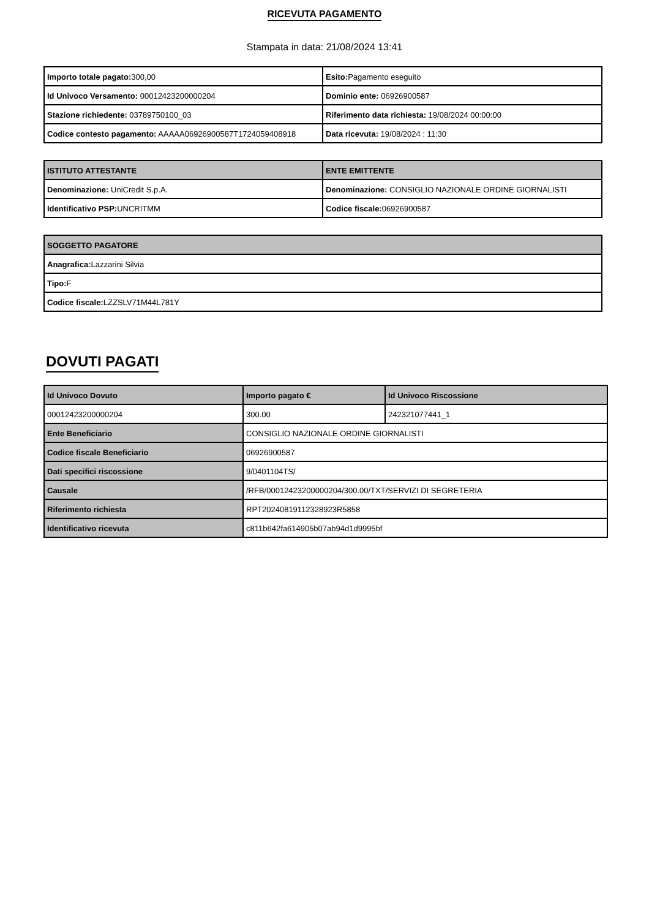RICEVUTA PAGAMENTO
Stampata in data: 21/08/2024 13:41
| Importo totale pagato: 300,00 | Esito: Pagamento eseguito |
| Id Univoco Versamento: 00012423200000204 | Dominio ente: 06926900587 |
| Stazione richiedente: 03789750100_03 | Riferimento data richiesta: 19/08/2024 00:00:00 |
| Codice contesto pagamento: AAAAA06926900587T1724059408918 | Data ricevuta: 19/08/2024 : 11:30 |
| ISTITUTO ATTESTANTE | ENTE EMITTENTE |
| --- | --- |
| Denominazione: UniCredit S.p.A. | Denominazione: CONSIGLIO NAZIONALE ORDINE GIORNALISTI |
| Identificativo PSP: UNCRITMM | Codice fiscale: 06926900587 |
| SOGGETTO PAGATORE |
| --- |
| Anagrafica: Lazzarini Silvia |
| Tipo: F |
| Codice fiscale: LZZSLV71M44L781Y |
DOVUTI PAGATI
| Id Univoco Dovuto | Importo pagato € | Id Univoco Riscossione |
| --- | --- | --- |
| 00012423200000204 | 300.00 | 242321077441_1 |
| Ente Beneficiario | CONSIGLIO NAZIONALE ORDINE GIORNALISTI | |
| Codice fiscale Beneficiario | 06926900587 | |
| Dati specifici riscossione | 9/0401104TS/ | |
| Causale | /RFB/00012423200000204/300.00/TXT/SERVIZI DI SEGRETERIA | |
| Riferimento richiesta | RPT20240819112328923R5858 | |
| Identificativo ricevuta | c811b642fa614905b07ab94d1d9995bf | |